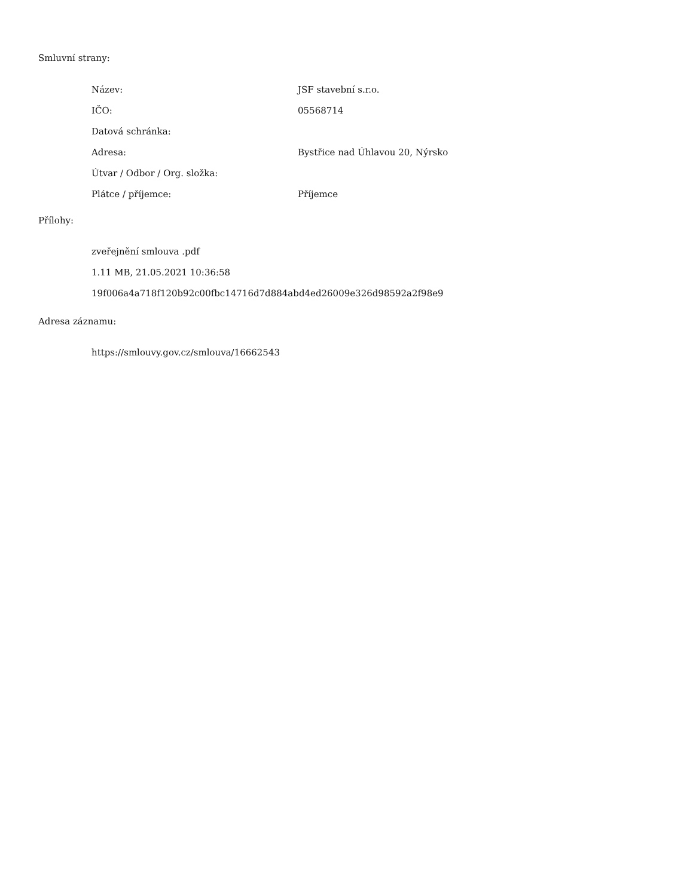Smluvní strany:
| Název: | JSF stavební s.r.o. |
| IČO: | 05568714 |
| Datová schránka: | |
| Adresa: | Bystřice nad Úhlavou 20, Nýrsko |
| Útvar / Odbor / Org. složka: | |
| Plátce / příjemce: | Příjemce |
Přílohy:
zveřejnění smlouva .pdf
1.11 MB, 21.05.2021 10:36:58
19f006a4a718f120b92c00fbc14716d7d884abd4ed26009e326d98592a2f98e9
Adresa záznamu:
https://smlouvy.gov.cz/smlouva/16662543